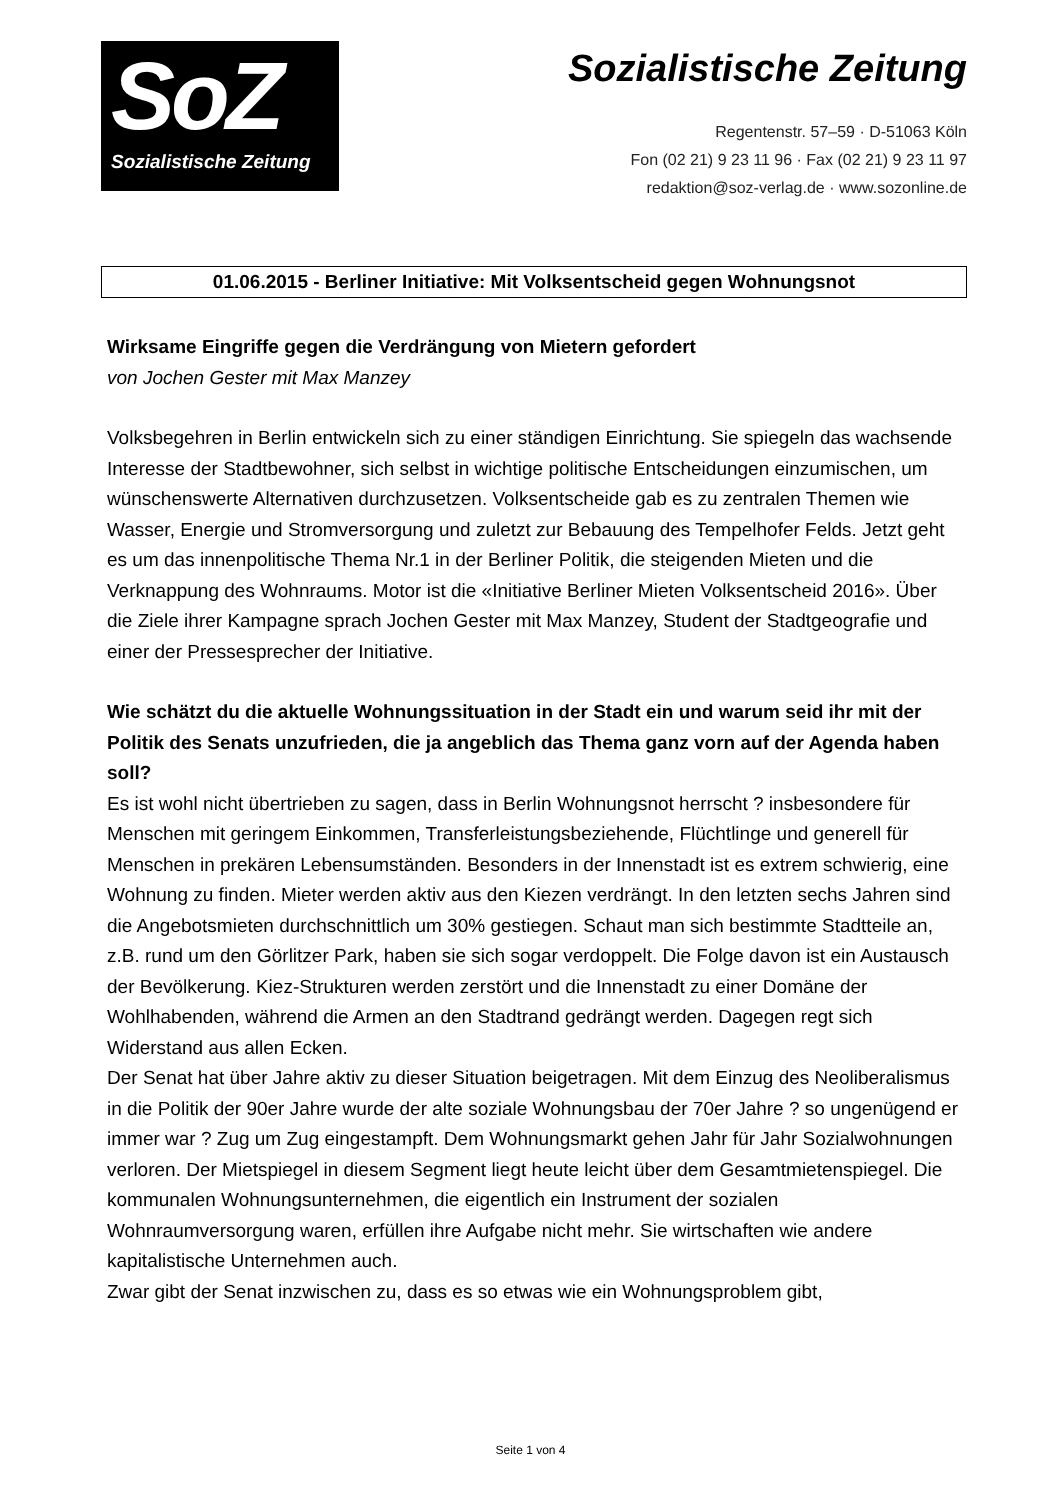SoZ
Sozialistische Zeitung
Sozialistische Zeitung
Regentenstr. 57–59 · D-51063 Köln
Fon (02 21) 9 23 11 96 · Fax (02 21) 9 23 11 97
redaktion@soz-verlag.de · www.sozonline.de
01.06.2015 - Berliner Initiative: Mit Volksentscheid gegen Wohnungsnot
Wirksame Eingriffe gegen die Verdrängung von Mietern gefordert
von Jochen Gester mit Max Manzey
Volksbegehren in Berlin entwickeln sich zu einer ständigen Einrichtung. Sie spiegeln das wachsende Interesse der Stadtbewohner, sich selbst in wichtige politische Entscheidungen einzumischen, um wünschenswerte Alternativen durchzusetzen. Volksentscheide gab es zu zentralen Themen wie Wasser, Energie und Stromversorgung und zuletzt zur Bebauung des Tempelhofer Felds. Jetzt geht es um das innenpolitische Thema Nr.1 in der Berliner Politik, die steigenden Mieten und die Verknappung des Wohnraums. Motor ist die «Initiative Berliner Mieten Volksentscheid 2016». Über die Ziele ihrer Kampagne sprach Jochen Gester mit Max Manzey, Student der Stadtgeografie und einer der Pressesprecher der Initiative.
Wie schätzt du die aktuelle Wohnungssituation in der Stadt ein und warum seid ihr mit der Politik des Senats unzufrieden, die ja angeblich das Thema ganz vorn auf der Agenda haben soll?
Es ist wohl nicht übertrieben zu sagen, dass in Berlin Wohnungsnot herrscht ? insbesondere für Menschen mit geringem Einkommen, Transferleistungsbeziehende, Flüchtlinge und generell für Menschen in prekären Lebensumständen. Besonders in der Innenstadt ist es extrem schwierig, eine Wohnung zu finden. Mieter werden aktiv aus den Kiezen verdrängt. In den letzten sechs Jahren sind die Angebotsmieten durchschnittlich um 30% gestiegen. Schaut man sich bestimmte Stadtteile an, z.B. rund um den Görlitzer Park, haben sie sich sogar verdoppelt. Die Folge davon ist ein Austausch der Bevölkerung. Kiez-Strukturen werden zerstört und die Innenstadt zu einer Domäne der Wohlhabenden, während die Armen an den Stadtrand gedrängt werden. Dagegen regt sich Widerstand aus allen Ecken.
Der Senat hat über Jahre aktiv zu dieser Situation beigetragen. Mit dem Einzug des Neoliberalismus in die Politik der 90er Jahre wurde der alte soziale Wohnungsbau der 70er Jahre ? so ungenügend er immer war ? Zug um Zug eingestampft. Dem Wohnungsmarkt gehen Jahr für Jahr Sozialwohnungen verloren. Der Mietspiegel in diesem Segment liegt heute leicht über dem Gesamtmietenspiegel. Die kommunalen Wohnungsunternehmen, die eigentlich ein Instrument der sozialen Wohnraumversorgung waren, erfüllen ihre Aufgabe nicht mehr. Sie wirtschaften wie andere kapitalistische Unternehmen auch.
Zwar gibt der Senat inzwischen zu, dass es so etwas wie ein Wohnungsproblem gibt,
Seite 1 von 4